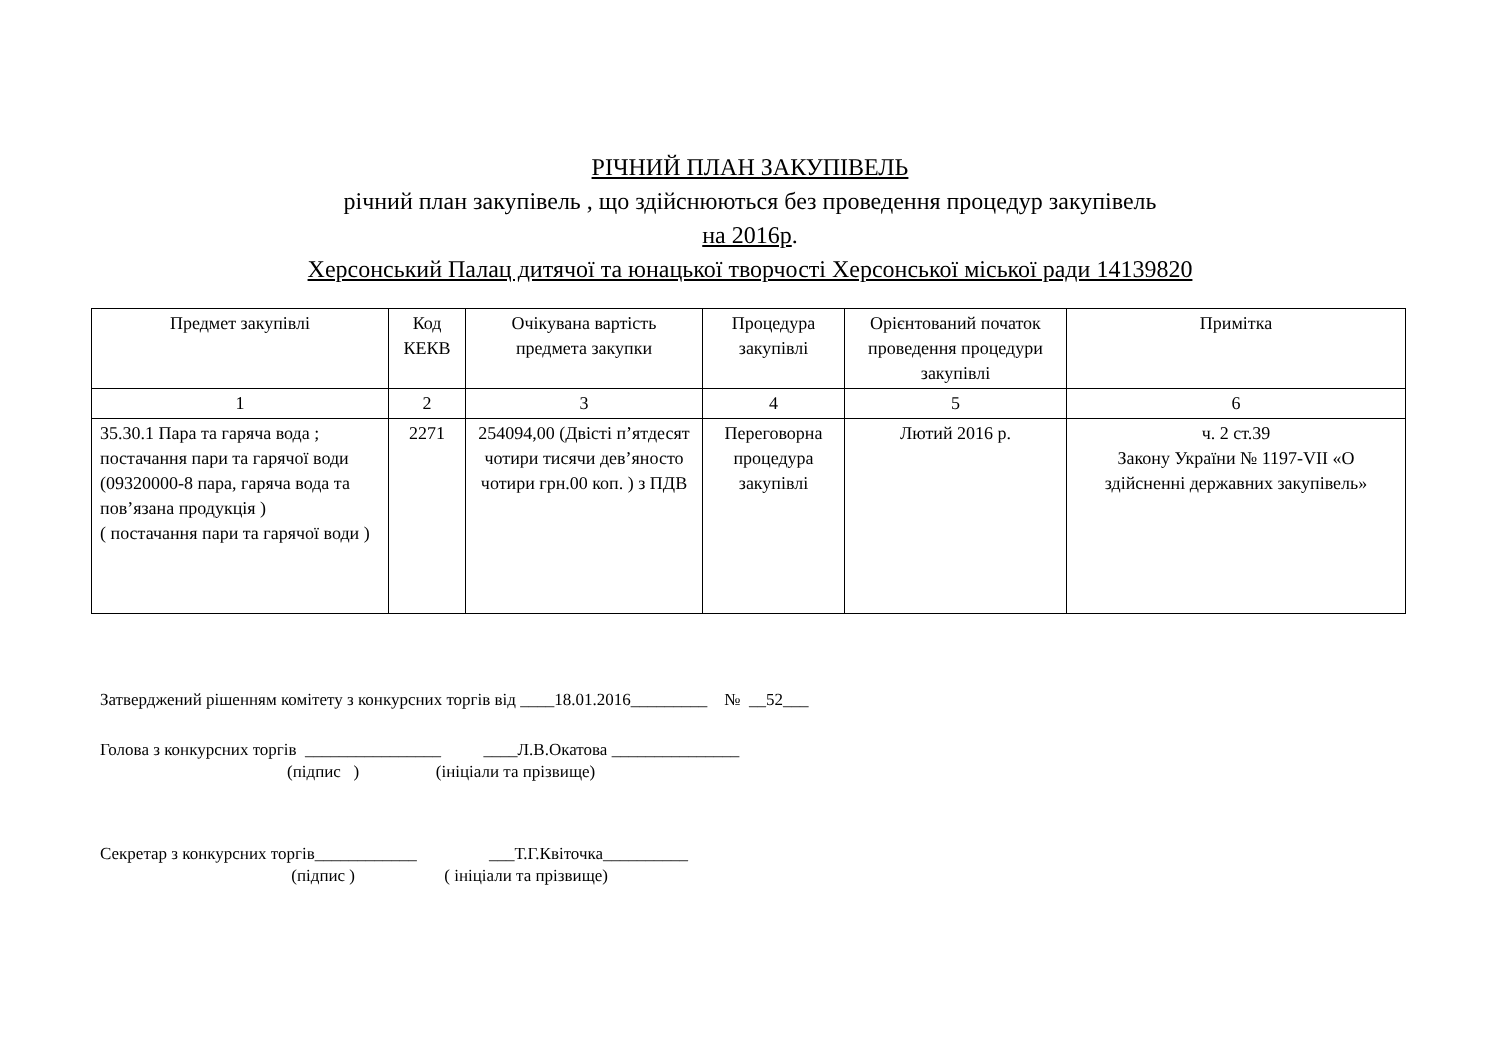РІЧНИЙ ПЛАН ЗАКУПІВЕЛЬ
річний план закупівель , що здійснюються без проведення процедур закупівель
на 2016р.
Херсонський Палац дитячої та юнацької творчості Херсонської міської ради 14139820
| Предмет закупівлі | Код КЕКВ | Очікувана вартість предмета закупки | Процедура закупівлі | Орієнтований початок проведення процедури закупівлі | Примітка |
| --- | --- | --- | --- | --- | --- |
| 1 | 2 | 3 | 4 | 5 | 6 |
| 35.30.1 Пара та гаряча вода ; постачання пари та гарячої води (09320000-8 пара, гаряча вода та пов’язана продукція ) ( постачання пари та гарячої води ) | 2271 | 254094,00 (Двісті п’ятдесят чотири тисячи дев’яносто чотири грн.00 коп. ) з ПДВ | Переговорна процедура закупівлі | Лютий 2016 р. | ч. 2 ст.39 Закону України № 1197-VII «О здійсненні державних закупівель» |
Затверджений рішенням комітету з конкурсних торгів від ____18.01.2016_________ № __52___
Голова з конкурсних торгів ________________ ____Л.В.Окатова _______________
(підпис ) (ініціали та прізвище)
Секретар з конкурсних торгів____________ ___Т.Г.Квіточка__________
(підпис ) ( ініціали та прізвище)